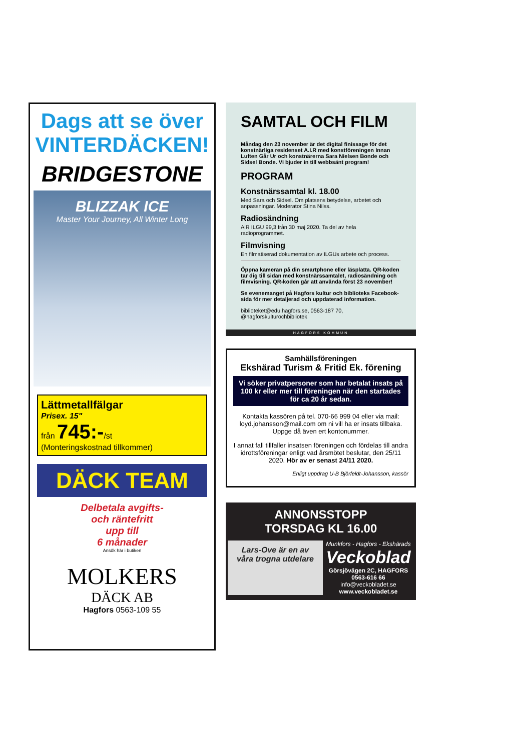Dags att se över
VINTERDÄCKEN!
BRIDGESTONE
BLIZZAK ICE
Master Your Journey, All Winter Long
Lättmetallfälgar
Prisex. 15"
från 745:-/st
(Monteringskostnad tillkommer)
DÄCK TEAM
Delbetala avgifts-
och räntefritt
upp till
6 månader
Ansök här i butiken
MOLKERS
DÄCK AB
Hagfors 0563-109 55
SAMTAL OCH FILM
Måndag den 23 november är det digital finissage för det konstnärliga residenset A.I.R med konstföreningen Innan Luften Går Ur och konstnärerna Sara Nielsen Bonde och Sidsel Bonde. Vi bjuder in till webbsänt program!
PROGRAM
Konstnärssamtal kl. 18.00
Med Sara och Sidsel. Om platsens betydelse, arbetet och anpassningar. Moderator Stina Nilss.
Radiosändning
AiR ILGU 99,3 från 30 maj 2020. Ta del av hela radioprogrammet.
Filmvisning
En filmatiserad dokumentation av ILGUs arbete och process.
Öppna kameran på din smartphone eller läsplatta. QR-koden tar dig till sidan med konstnärssamtalet, radiosändning och filmvisning. QR-koden går att använda först 23 november!
Se evenemanget på Hagfors kultur och biblioteks Facebook-sida för mer detaljerad och uppdaterad information.
biblioteket@edu.hagfors.se, 0563-187 70, @hagforskulturochbibliotek
HAGFORS KOMMUN
Samhällsföreningen
Ekshärad Turism & Fritid Ek. förening
Vi söker privatpersoner som har betalat insats på 100 kr eller mer till föreningen när den startades för ca 20 år sedan.
Kontakta kassören på tel. 070-66 999 04 eller via mail: loyd.johansson@mail.com om ni vill ha er insats tillbaka. Uppge då även ert kontonummer.
I annat fall tillfaller insatsen föreningen och fördelas till andra idrottsföreningar enligt vad årsmötet beslutar, den 25/11 2020. Hör av er senast 24/11 2020.
Enligt uppdrag U-B Björfeldt-Johansson, kassör
ANNONSSTOPP
TORSDAG KL 16.00
Lars-Ove är en av våra trogna utdelare
Munkfors - Hagfors - Ekshärads
Veckoblad
Görsjövägen 2C, HAGFORS
0563-616 66
info@veckobladet.se
www.veckobladet.se